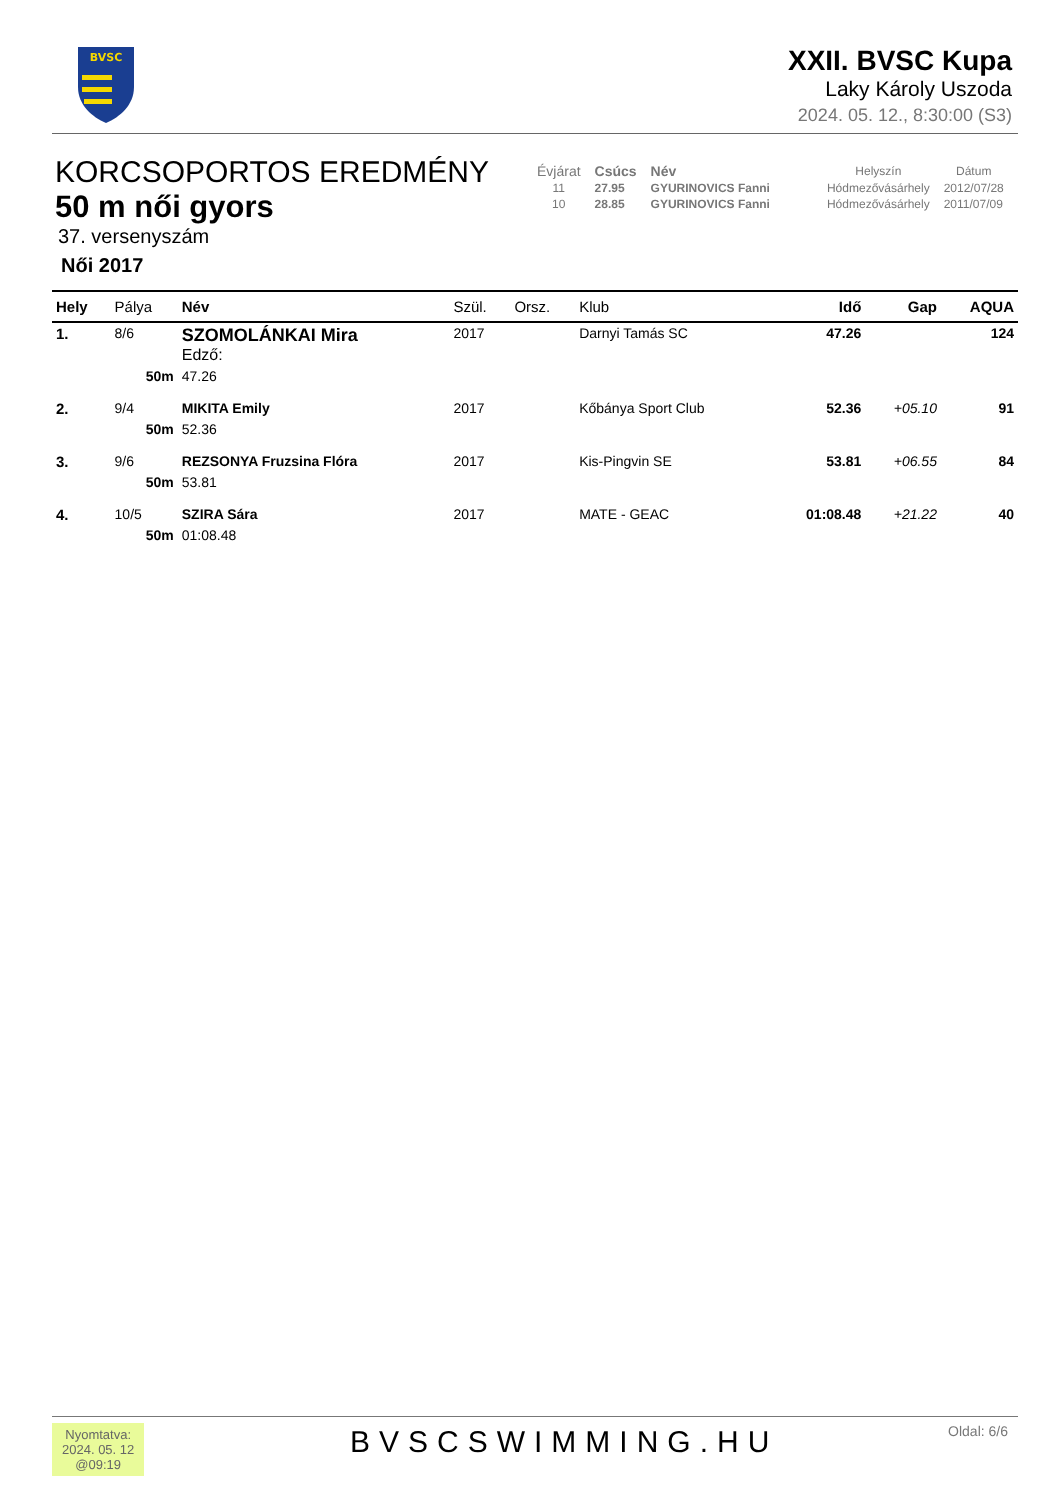BVSC
XXII. BVSC Kupa
Laky Károly Uszoda
2024. 05. 12., 8:30:00 (S3)
KORCSOPORTOS EREDMÉNY
50 m női gyors
37. versenyszám
Női 2017
| Évjárat | Csúcs | Név | Helyszín | Dátum |
| --- | --- | --- | --- | --- |
| 11 | 27.95 | GYURINOVICS Fanni | Hódmezővásárhely | 2012/07/28 |
| 10 | 28.85 | GYURINOVICS Fanni | Hódmezővásárhely | 2011/07/09 |
| Hely | Pálya | Név | Szül. | Orsz. | Klub | Idő | Gap | AQUA |
| --- | --- | --- | --- | --- | --- | --- | --- | --- |
| 1. | 8/6 | SZOMOLÁNKAI Mira Edző: | 2017 | | Darnyi Tamás SC | 47.26 | | 124 |
| | 50m | 47.26 | | | | | | |
| 2. | 9/4 | MIKITA Emily | 2017 | | Kőbánya Sport Club | 52.36 | +05.10 | 91 |
| | 50m | 52.36 | | | | | | |
| 3. | 9/6 | REZSONYA Fruzsina Flóra | 2017 | | Kis-Pingvin SE | 53.81 | +06.55 | 84 |
| | 50m | 53.81 | | | | | | |
| 4. | 10/5 | SZIRA Sára | 2017 | | MATE - GEAC | 01:08.48 | +21.22 | 40 |
| | 50m | 01:08.48 | | | | | | |
Nyomtatva:
2024. 05. 12
@09:19
BVSCSWIMMING.HU Oldal: 6/6